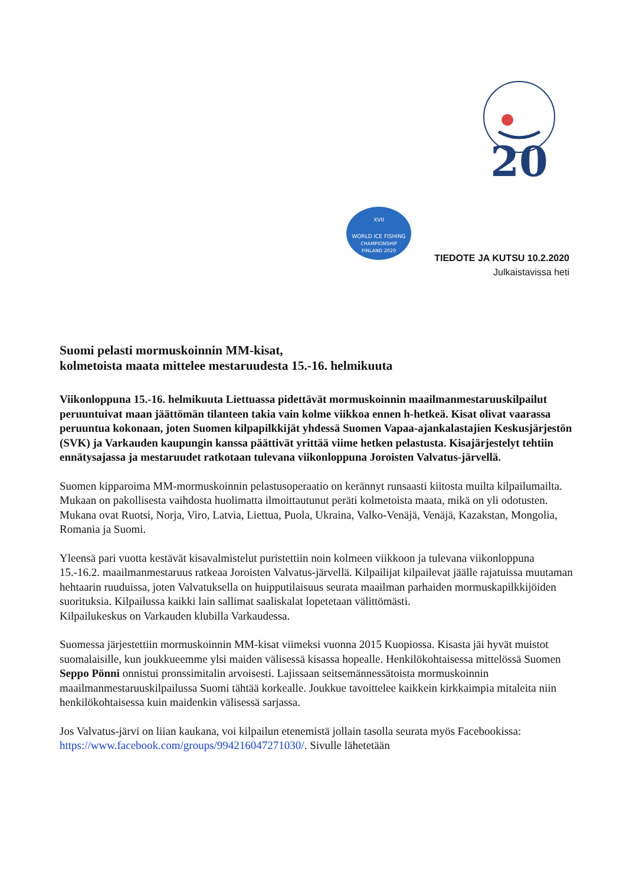20
XVII
WORLD ICE FISHING
CHAMPIONSHIP
FINLAND 2020
TIEDOTE JA KUTSU 10.2.2020
Julkaistavissa heti
Suomi pelasti mormuskoinnin MM-kisat,
kolmetoista maata mittelee mestaruudesta 15.-16. helmikuuta
Viikonloppuna 15.-16. helmikuuta Liettuassa pidettävät mormuskoinnin maailmanmestaruuskilpailut peruuntuivat maan jäättömän tilanteen takia vain kolme viikkoa ennen h-hetkeä. Kisat olivat vaarassa peruuntua kokonaan, joten Suomen kilpapilkkijät yhdessä Suomen Vapaa-ajankalastajien Keskusjärjestön (SVK) ja Varkauden kaupungin kanssa päättivät yrittää viime hetken pelastusta. Kisajärjestelyt tehtiin ennätysajassa ja mestaruudet ratkotaan tulevana viikonloppuna Joroisten Valvatus-järvellä.
Suomen kipparoima MM-mormuskoinnin pelastusoperaatio on kerännyt runsaasti kiitosta muilta kilpailumailta. Mukaan on pakollisesta vaihdosta huolimatta ilmoittautunut peräti kolmetoista maata, mikä on yli odotusten. Mukana ovat Ruotsi, Norja, Viro, Latvia, Liettua, Puola, Ukraina, Valko-Venäjä, Venäjä, Kazakstan, Mongolia, Romania ja Suomi.
Yleensä pari vuotta kestävät kisavalmistelut puristettiin noin kolmeen viikkoon ja tulevana viikonloppuna 15.-16.2. maailmanmestaruus ratkeaa Joroisten Valvatus-järvellä. Kilpailijat kilpailevat jäälle rajatuissa muutaman hehtaarin ruuduissa, joten Valvatuksella on huipputilaisuus seurata maailman parhaiden mormuskapilkkijöiden suorituksia. Kilpailussa kaikki lain sallimat saaliskalat lopetetaan välittömästi.
Kilpailukeskus on Varkauden klubilla Varkaudessa.
Suomessa järjestettiin mormuskoinnin MM-kisat viimeksi vuonna 2015 Kuopiossa. Kisasta jäi hyvät muistot suomalaisille, kun joukkueemme ylsi maiden välisessä kisassa hopealle. Henkilökohtaisessa mittelössä Suomen Seppo Pönni onnistui pronssimitalin arvoisesti. Lajissaan seitsemännessätoista mormuskoinnin maailmanmestaruuskilpailussa Suomi tähtää korkealle. Joukkue tavoittelee kaikkein kirkkaimpia mitaleita niin henkilökohtaisessa kuin maidenkin välisessä sarjassa.
Jos Valvatus-järvi on liian kaukana, voi kilpailun etenemistä jollain tasolla seurata myös Facebookissa: https://www.facebook.com/groups/994216047271030/. Sivulle lähetetään